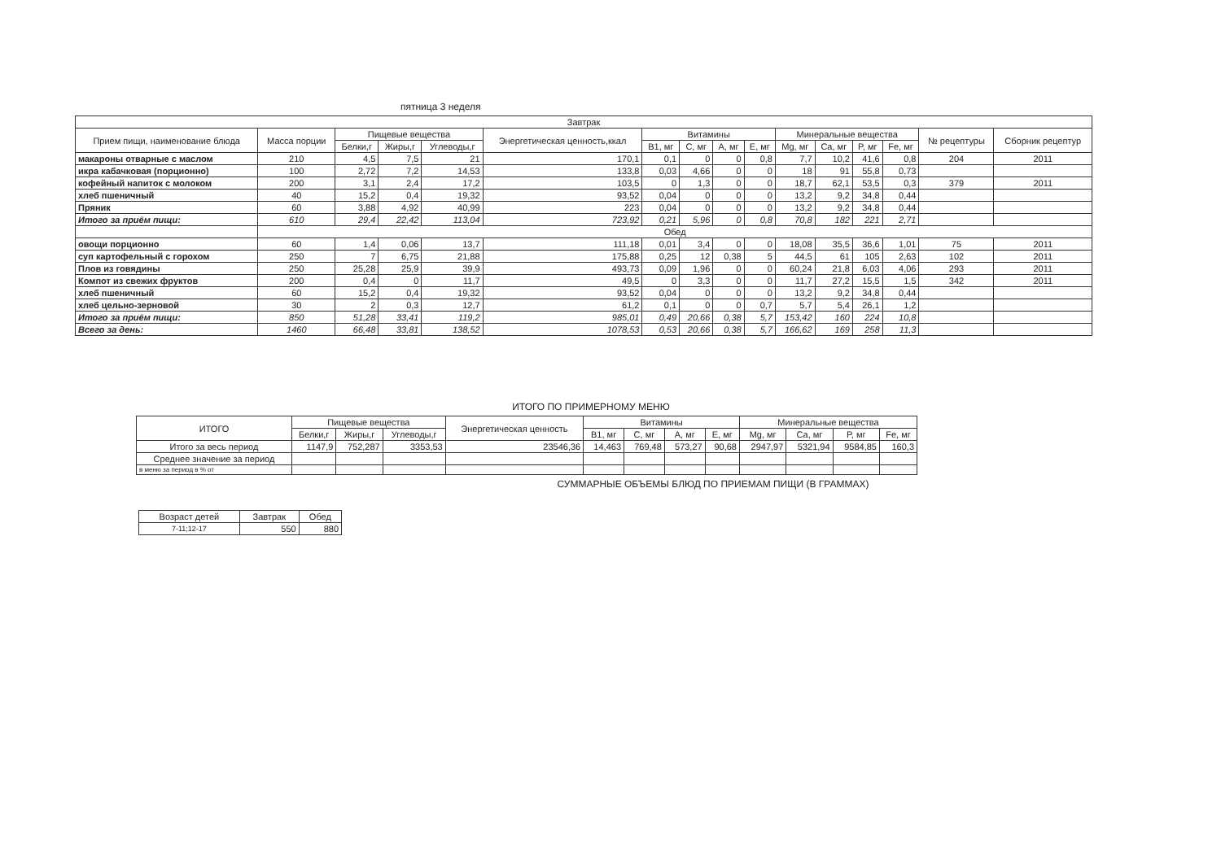пятница 3 неделя
| Завтрак | | | | | | | | | | | | | | | |
| Прием пищи, наименование блюда | Масса порции | Пищевые вещества | | | Энергетическая ценность,ккал | Витамины | | | | Минеральные вещества | | | | № рецептуры | Сборник рецептур |
| | | Белки,г | Жиры,г | Углеводы,г | | B1, мг | C, мг | A, мг | E, мг | Mg, мг | Ca, мг | P, мг | Fe, мг | | |
| макароны отварные с маслом | 210 | 4,5 | 7,5 | 21 | 170,1 | 0,1 | 0 | 0 | 0,8 | 7,7 | 10,2 | 41,6 | 0,8 | 204 | 2011 |
| икра кабачковая (порционно) | 100 | 2,72 | 7,2 | 14,53 | 133,8 | 0,03 | 4,66 | 0 | 0 | 18 | 91 | 55,8 | 0,73 | | |
| кофейный напиток с молоком | 200 | 3,1 | 2,4 | 17,2 | 103,5 | 0 | 1,3 | 0 | 0 | 18,7 | 62,1 | 53,5 | 0,3 | 379 | 2011 |
| хлеб пшеничный | 40 | 15,2 | 0,4 | 19,32 | 93,52 | 0,04 | 0 | 0 | 0 | 13,2 | 9,2 | 34,8 | 0,44 | | |
| Пряник | 60 | 3,88 | 4,92 | 40,99 | 223 | 0,04 | 0 | 0 | 0 | 13,2 | 9,2 | 34,8 | 0,44 | | |
| Итого за приём пищи: | 610 | 29,4 | 22,42 | 113,04 | 723,92 | 0,21 | 5,96 | 0 | 0,8 | 70,8 | 182 | 221 | 2,71 | | |
| | Обед | | | | | | | | | | | | | | |
| овощи порционно | 60 | 1,4 | 0,06 | 13,7 | 111,18 | 0,01 | 3,4 | 0 | 0 | 18,08 | 35,5 | 36,6 | 1,01 | 75 | 2011 |
| суп картофельный с горохом | 250 | 7 | 6,75 | 21,88 | 175,88 | 0,25 | 12 | 0,38 | 5 | 44,5 | 61 | 105 | 2,63 | 102 | 2011 |
| Плов из говядины | 250 | 25,28 | 25,9 | 39,9 | 493,73 | 0,09 | 1,96 | 0 | 0 | 60,24 | 21,8 | 6,03 | 4,06 | 293 | 2011 |
| Компот из свежих фруктов | 200 | 0,4 | 0 | 11,7 | 49,5 | 0 | 3,3 | 0 | 0 | 11,7 | 27,2 | 15,5 | 1,5 | 342 | 2011 |
| хлеб пшеничный | 60 | 15,2 | 0,4 | 19,32 | 93,52 | 0,04 | 0 | 0 | 0 | 13,2 | 9,2 | 34,8 | 0,44 | | |
| хлеб цельно-зерновой | 30 | 2 | 0,3 | 12,7 | 61,2 | 0,1 | 0 | 0 | 0,7 | 5,7 | 5,4 | 26,1 | 1,2 | | |
| Итого за приём пищи: | 850 | 51,28 | 33,41 | 119,2 | 985,01 | 0,49 | 20,66 | 0,38 | 5,7 | 153,42 | 160 | 224 | 10,8 | | |
| Всего за день: | 1460 | 66,48 | 33,81 | 138,52 | 1078,53 | 0,53 | 20,66 | 0,38 | 5,7 | 166,62 | 169 | 258 | 11,3 | | |
ИТОГО ПО ПРИМЕРНОМУ МЕНЮ
| ИТОГО | Пищевые вещества | | | Энергетическая ценность | Витамины | | | | Минеральные вещества | | | |
| --- | --- | --- | --- | --- | --- | --- | --- | --- | --- | --- | --- | --- |
| | Белки,г | Жиры,г | Углеводы,г | | B1, мг | C, мг | A, мг | E, мг | Mg, мг | Ca, мг | P, мг | Fe, мг |
| Итого за весь период | 1147,9 | 752,287 | 3353,53 | 23546,36 | 14,463 | 769,48 | 573,27 | 90,68 | 2947,97 | 5321,94 | 9584,85 | 160,3 |
| Среднее значение за период | | | | | | | | | | | | |
| в меню за период в % от | | | | | | | | | | | | |
СУММАРНЫЕ ОБЪЕМЫ БЛЮД ПО ПРИЕМАМ ПИЩИ (В ГРАММАХ)
| Возраст детей | Завтрак | Обед |
| --- | --- | --- |
| 7-11;12-17 | 550 | 880 |